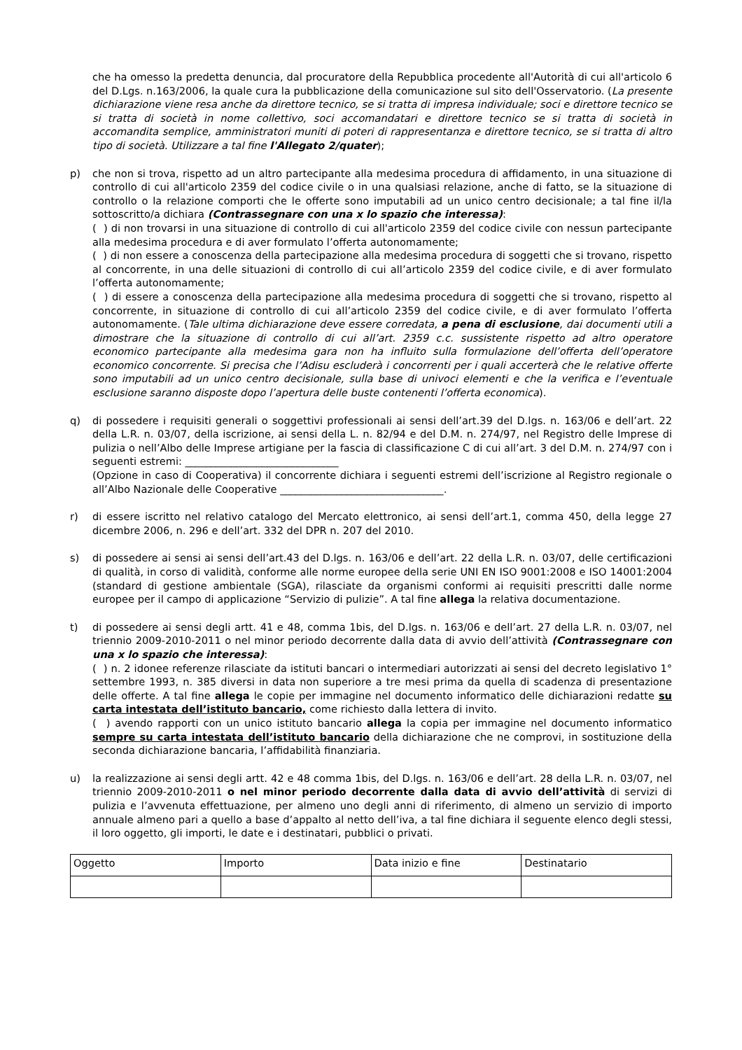che ha omesso la predetta denuncia, dal procuratore della Repubblica procedente all'Autorità di cui all'articolo 6 del D.Lgs. n.163/2006, la quale cura la pubblicazione della comunicazione sul sito dell'Osservatorio. (La presente dichiarazione viene resa anche da direttore tecnico, se si tratta di impresa individuale; soci e direttore tecnico se si tratta di società in nome collettivo, soci accomandatari e direttore tecnico se si tratta di società in accomandita semplice, amministratori muniti di poteri di rappresentanza e direttore tecnico, se si tratta di altro tipo di società. Utilizzare a tal fine l'Allegato 2/quater);
p) che non si trova, rispetto ad un altro partecipante alla medesima procedura di affidamento, in una situazione di controllo di cui all'articolo 2359 del codice civile o in una qualsiasi relazione, anche di fatto, se la situazione di controllo o la relazione comporti che le offerte sono imputabili ad un unico centro decisionale; a tal fine il/la sottoscritto/a dichiara (Contrassegnare con una x lo spazio che interessa):
( ) di non trovarsi in una situazione di controllo di cui all'articolo 2359 del codice civile con nessun partecipante alla medesima procedura e di aver formulato l’offerta autonomamente;
( ) di non essere a conoscenza della partecipazione alla medesima procedura di soggetti che si trovano, rispetto al concorrente, in una delle situazioni di controllo di cui all’articolo 2359 del codice civile, e di aver formulato l’offerta autonomamente;
( ) di essere a conoscenza della partecipazione alla medesima procedura di soggetti che si trovano, rispetto al concorrente, in situazione di controllo di cui all’articolo 2359 del codice civile, e di aver formulato l’offerta autonomamente. (Tale ultima dichiarazione deve essere corredata, a pena di esclusione, dai documenti utili a dimostrare che la situazione di controllo di cui all’art. 2359 c.c. sussistente rispetto ad altro operatore economico partecipante alla medesima gara non ha influito sulla formulazione dell’offerta dell’operatore economico concorrente. Si precisa che l’Adisu escluderà i concorrenti per i quali accerterà che le relative offerte sono imputabili ad un unico centro decisionale, sulla base di univoci elementi e che la verifica e l’eventuale esclusione saranno disposte dopo l’apertura delle buste contenenti l’offerta economica).
q) di possedere i requisiti generali o soggettivi professionali ai sensi dell’art.39 del D.lgs. n. 163/06 e dell’art. 22 della L.R. n. 03/07, della iscrizione, ai sensi della L. n. 82/94 e del D.M. n. 274/97, nel Registro delle Imprese di pulizia o nell’Albo delle Imprese artigiane per la fascia di classificazione C di cui all’art. 3 del D.M. n. 274/97 con i seguenti estremi: ______________________________
(Opzione in caso di Cooperativa) il concorrente dichiara i seguenti estremi dell’iscrizione al Registro regionale o all’Albo Nazionale delle Cooperative ________________________________.
r) di essere iscritto nel relativo catalogo del Mercato elettronico, ai sensi dell’art.1, comma 450, della legge 27 dicembre 2006, n. 296 e dell’art. 332 del DPR n. 207 del 2010.
s) di possedere ai sensi ai sensi dell’art.43 del D.lgs. n. 163/06 e dell’art. 22 della L.R. n. 03/07, delle certificazioni di qualità, in corso di validità, conforme alle norme europee della serie UNI EN ISO 9001:2008 e ISO 14001:2004 (standard di gestione ambientale (SGA), rilasciate da organismi conformi ai requisiti prescritti dalle norme europee per il campo di applicazione “Servizio di pulizie”. A tal fine allega la relativa documentazione.
t) di possedere ai sensi degli artt. 41 e 48, comma 1bis, del D.lgs. n. 163/06 e dell’art. 27 della L.R. n. 03/07, nel triennio 2009-2010-2011 o nel minor periodo decorrente dalla data di avvio dell’attività (Contrassegnare con una x lo spazio che interessa):
( ) n. 2 idonee referenze rilasciate da istituti bancari o intermediari autorizzati ai sensi del decreto legislativo 1° settembre 1993, n. 385 diversi in data non superiore a tre mesi prima da quella di scadenza di presentazione delle offerte. A tal fine allega le copie per immagine nel documento informatico delle dichiarazioni redatte su carta intestata dell’istituto bancario, come richiesto dalla lettera di invito.
( ) avendo rapporti con un unico istituto bancario allega la copia per immagine nel documento informatico sempre su carta intestata dell’istituto bancario della dichiarazione che ne comprovi, in sostituzione della seconda dichiarazione bancaria, l’affidabilità finanziaria.
u) la realizzazione ai sensi degli artt. 42 e 48 comma 1bis, del D.lgs. n. 163/06 e dell’art. 28 della L.R. n. 03/07, nel triennio 2009-2010-2011 o nel minor periodo decorrente dalla data di avvio dell’attività di servizi di pulizia e l’avvenuta effettuazione, per almeno uno degli anni di riferimento, di almeno un servizio di importo annuale almeno pari a quello a base d’appalto al netto dell’iva, a tal fine dichiara il seguente elenco degli stessi, il loro oggetto, gli importi, le date e i destinatari, pubblici o privati.
| Oggetto | Importo | Data inizio e fine | Destinatario |